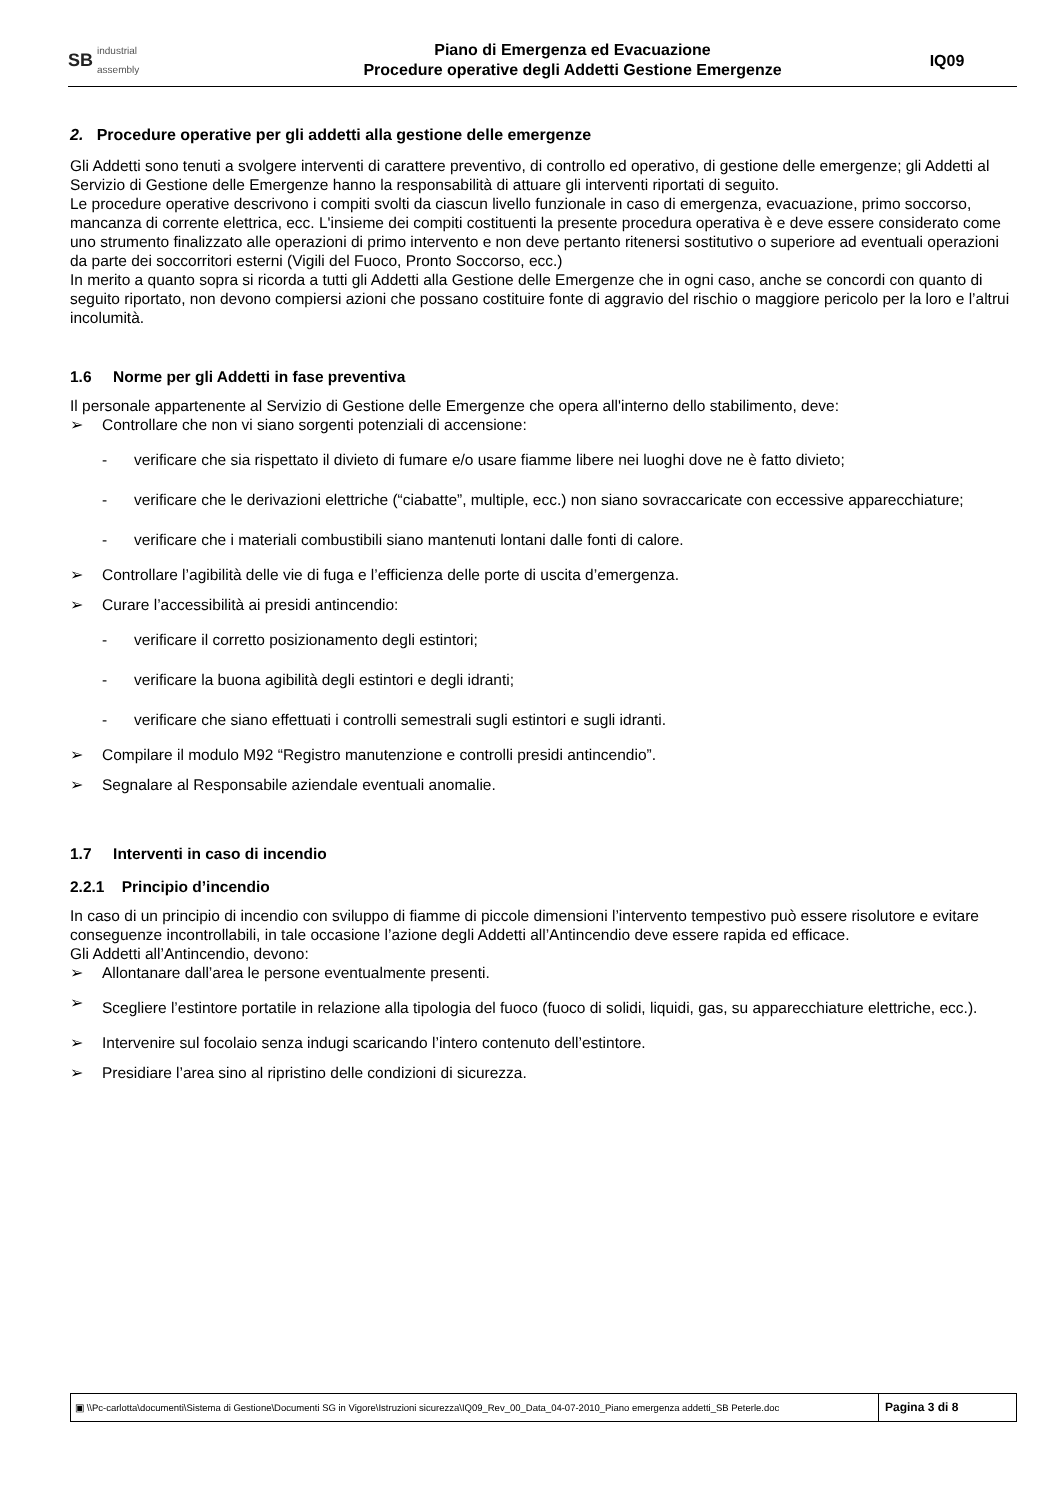SB industrial
assembly
Piano di Emergenza ed Evacuazione
Procedure operative degli Addetti Gestione Emergenze
IQ09
2. Procedure operative per gli addetti alla gestione delle emergenze
Gli Addetti sono tenuti a svolgere interventi di carattere preventivo, di controllo ed operativo, di gestione delle emergenze; gli Addetti al Servizio di Gestione delle Emergenze hanno la responsabilità di attuare gli interventi riportati di seguito.
Le procedure operative descrivono i compiti svolti da ciascun livello funzionale in caso di emergenza, evacuazione, primo soccorso, mancanza di corrente elettrica, ecc. L'insieme dei compiti costituenti la presente procedura operativa è e deve essere considerato come uno strumento finalizzato alle operazioni di primo intervento e non deve pertanto ritenersi sostitutivo o superiore ad eventuali operazioni da parte dei soccorritori esterni (Vigili del Fuoco, Pronto Soccorso, ecc.)
In merito a quanto sopra si ricorda a tutti gli Addetti alla Gestione delle Emergenze che in ogni caso, anche se concordi con quanto di seguito riportato, non devono compiersi azioni che possano costituire fonte di aggravio del rischio o maggiore pericolo per la loro e l’altrui incolumità.
1.6 Norme per gli Addetti in fase preventiva
Il personale appartenente al Servizio di Gestione delle Emergenze che opera all'interno dello stabilimento, deve:
➢ Controllare che non vi siano sorgenti potenziali di accensione:
- verificare che sia rispettato il divieto di fumare e/o usare fiamme libere nei luoghi dove ne è fatto divieto;
- verificare che le derivazioni elettriche (“ciabatte”, multiple, ecc.) non siano sovraccaricate con eccessive apparecchiature;
- verificare che i materiali combustibili siano mantenuti lontani dalle fonti di calore.
➢ Controllare l’agibilità delle vie di fuga e l’efficienza delle porte di uscita d’emergenza.
➢ Curare l’accessibilità ai presidi antincendio:
- verificare il corretto posizionamento degli estintori;
- verificare la buona agibilità degli estintori e degli idranti;
- verificare che siano effettuati i controlli semestrali sugli estintori e sugli idranti.
➢ Compilare il modulo M92 “Registro manutenzione e controlli presidi antincendio”.
➢ Segnalare al Responsabile aziendale eventuali anomalie.
1.7 Interventi in caso di incendio
2.2.1 Principio d’incendio
In caso di un principio di incendio con sviluppo di fiamme di piccole dimensioni l’intervento tempestivo può essere risolutore e evitare conseguenze incontrollabili, in tale occasione l’azione degli Addetti all’Antincendio deve essere rapida ed efficace.
Gli Addetti all’Antincendio, devono:
➢ Allontanare dall’area le persone eventualmente presenti.
➢ Scegliere l’estintore portatile in relazione alla tipologia del fuoco (fuoco di solidi, liquidi, gas, su apparecchiature elettriche, ecc.).
➢ Intervenire sul focolaio senza indugi scaricando l’intero contenuto dell’estintore.
➢ Presidiare l’area sino al ripristino delle condizioni di sicurezza.
▣ \\Pc-carlotta\documenti\Sistema di Gestione\Documenti SG in Vigore\Istruzioni sicurezza\IQ09_Rev_00_Data_04-07-2010_Piano emergenza addetti_SB Peterle.doc
Pagina 3 di 8